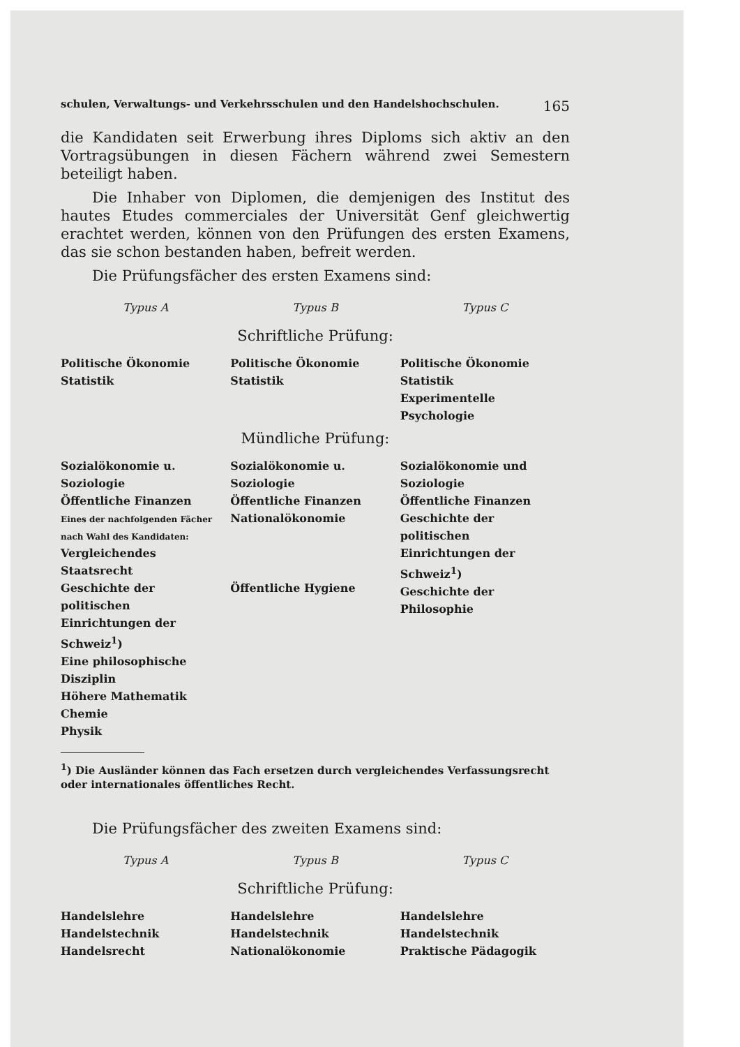schulen, Verwaltungs- und Verkehrsschulen und den Handelshochschulen. 165
die Kandidaten seit Erwerbung ihres Diploms sich aktiv an den Vortragsübungen in diesen Fächern während zwei Semestern beteiligt haben.
Die Inhaber von Diplomen, die demjenigen des Institut des hautes Etudes commerciales der Universität Genf gleichwertig erachtet werden, können von den Prüfungen des ersten Examens, das sie schon bestanden haben, befreit werden.
Die Prüfungsfächer des ersten Examens sind:
| Typus A | Typus B | Typus C |
| --- | --- | --- |
| Schriftliche Prüfung: | | |
| Politische Ökonomie Statistik | Politische Ökonomie Statistik | Politische Ökonomie Statistik Experimentelle Psychologie |
| Mündliche Prüfung: | | |
| Sozialökonomie u. Soziologie Öffentliche Finanzen Eines der nachfolgenden Fächer nach Wahl des Kandidaten: Vergleichendes Staatsrecht Geschichte der politischen Einrichtungen der Schweiz<sup>1</sup>) Eine philosophische Disziplin Höhere Mathematik Chemie Physik | Sozialökonomie u. Soziologie Öffentliche Finanzen Nationalökonomie Öffentliche Hygiene | Sozialökonomie und Soziologie Öffentliche Finanzen Geschichte der politischen Einrichtungen der Schweiz<sup>1</sup>) Geschichte der Philosophie |
<sup>1</sup>) Die Ausländer können das Fach ersetzen durch vergleichendes Verfassungsrecht oder internationales öffentliches Recht.
Die Prüfungsfächer des zweiten Examens sind:
| Typus A | Typus B | Typus C |
| --- | --- | --- |
| Schriftliche Prüfung: | | |
| Handelslehre Handelstechnik Handelsrecht | Handelslehre Handelstechnik Nationalökonomie | Handelslehre Handelstechnik Praktische Pädagogik |